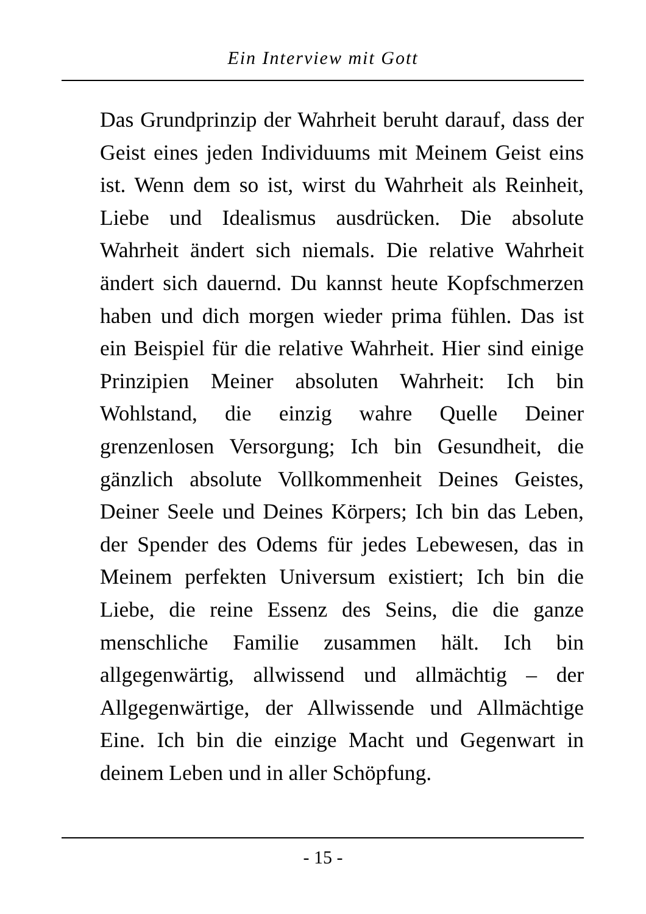Ein Interview mit Gott
Das Grundprinzip der Wahrheit beruht darauf, dass der Geist eines jeden Individuums mit Meinem Geist eins ist. Wenn dem so ist, wirst du Wahrheit als Reinheit, Liebe und Idealismus ausdrücken. Die absolute Wahrheit ändert sich niemals. Die relative Wahrheit ändert sich dauernd. Du kannst heute Kopfschmerzen haben und dich morgen wieder prima fühlen. Das ist ein Beispiel für die relative Wahrheit. Hier sind einige Prinzipien Meiner absoluten Wahrheit: Ich bin Wohlstand, die einzig wahre Quelle Deiner grenzenlosen Versorgung; Ich bin Gesundheit, die gänzlich absolute Vollkommenheit Deines Geistes, Deiner Seele und Deines Körpers; Ich bin das Leben, der Spender des Odems für jedes Lebewesen, das in Meinem perfekten Universum existiert; Ich bin die Liebe, die reine Essenz des Seins, die die ganze menschliche Familie zusammen hält. Ich bin allgegenwärtig, allwissend und allmächtig – der Allgegenwärtige, der Allwissende und Allmächtige Eine. Ich bin die einzige Macht und Gegenwart in deinem Leben und in aller Schöpfung.
- 15 -